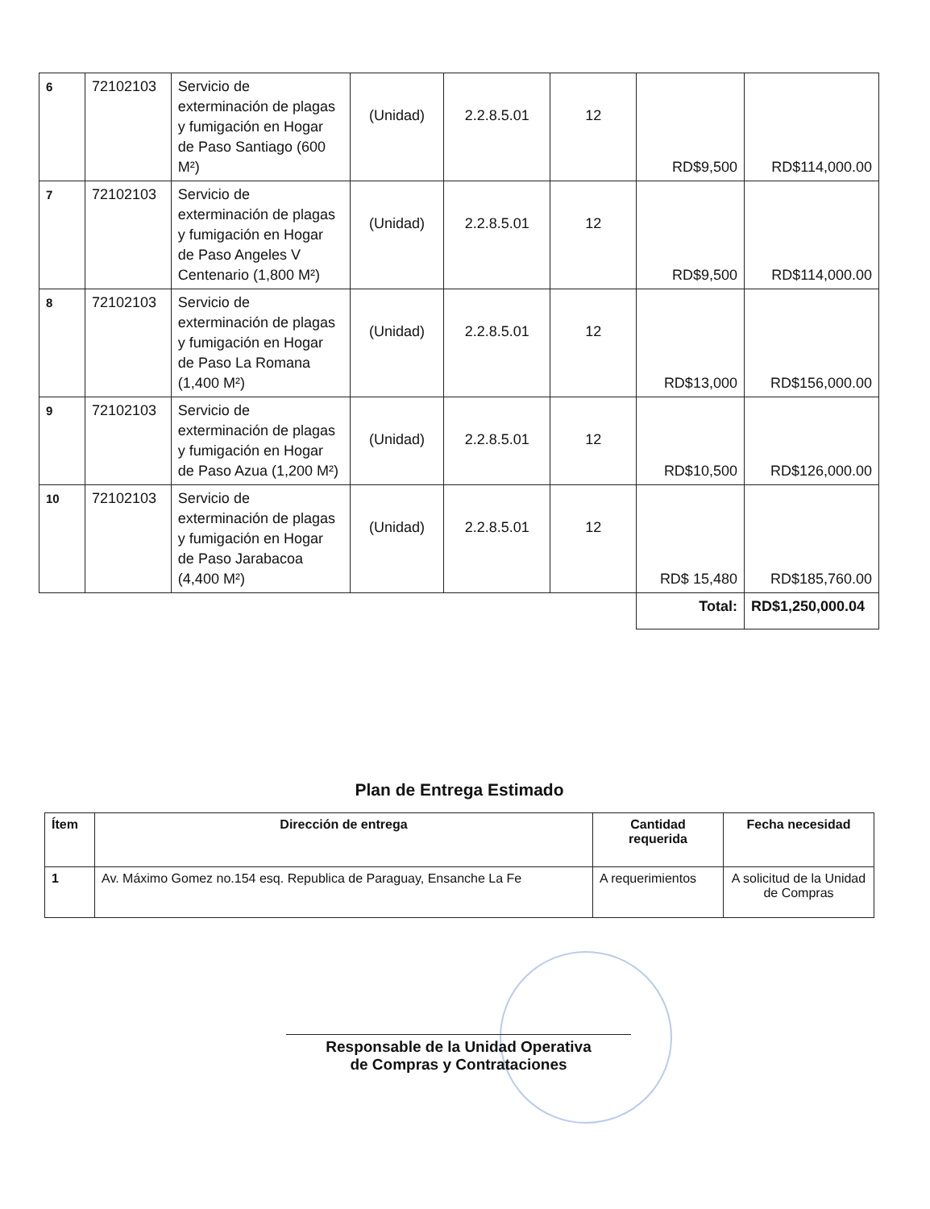| 6 | 72102103 | Servicio de exterminación de plagas y fumigación en Hogar de Paso Santiago (600 M²) | (Unidad) | 2.2.8.5.01 | 12 | RD$9,500 | RD$114,000.00 |
| 7 | 72102103 | Servicio de exterminación de plagas y fumigación en Hogar de Paso Angeles V Centenario (1,800 M²) | (Unidad) | 2.2.8.5.01 | 12 | RD$9,500 | RD$114,000.00 |
| 8 | 72102103 | Servicio de exterminación de plagas y fumigación en Hogar de Paso La Romana (1,400 M²) | (Unidad) | 2.2.8.5.01 | 12 | RD$13,000 | RD$156,000.00 |
| 9 | 72102103 | Servicio de exterminación de plagas y fumigación en Hogar de Paso Azua (1,200 M²) | (Unidad) | 2.2.8.5.01 | 12 | RD$10,500 | RD$126,000.00 |
| 10 | 72102103 | Servicio de exterminación de plagas y fumigación en Hogar de Paso Jarabacoa (4,400 M²) | (Unidad) | 2.2.8.5.01 | 12 | RD$ 15,480 | RD$185,760.00 |
| | | | | | | Total: | RD$1,250,000.04 |
Plan de Entrega Estimado
| Ítem | Dirección de entrega | Cantidad requerida | Fecha necesidad |
| --- | --- | --- | --- |
| 1 | Av. Máximo Gomez no.154 esq. Republica de Paraguay, Ensanche La Fe | A requerimientos | A solicitud de la Unidad de Compras |
Responsable de la Unidad Operativa
de Compras y Contrataciones